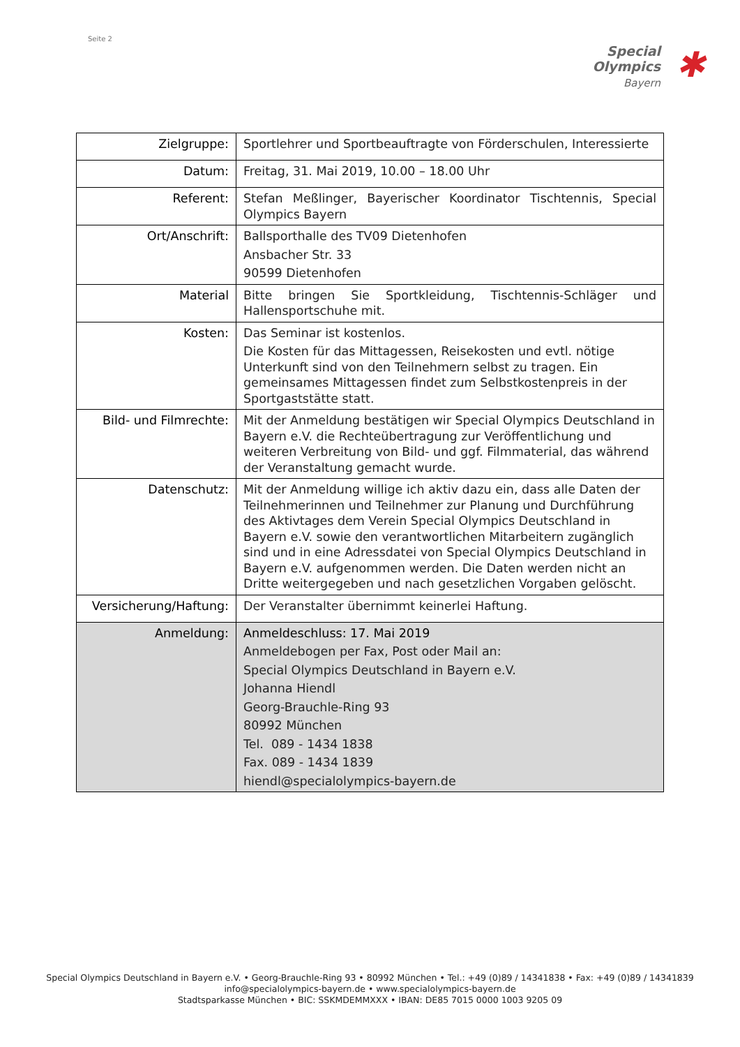Seite 2
Special
Olympics
Bayern
✱
| Zielgruppe: | Sportlehrer und Sportbeauftragte von Förderschulen, Interessierte |
| Datum: | Freitag, 31. Mai 2019, 10.00 – 18.00 Uhr |
| Referent: | Stefan Meßlinger , Bayerischer Koordinator Tischtennis, Special Olympics Bayern |
| Ort/Anschrift: | Ballsporthalle des TV09 Dietenhofen Ansbacher Str. 33 90599 Dietenhofen |
| Material | Bitte bringen Sie Sportkleidung, Tischtennis-Schläger und Hallensportschuhe mit. |
| Kosten: | Das Seminar ist kostenlos. Die Kosten für das Mittagessen, Reisekosten und evtl. nötige Unterkunft sind von den Teilnehmern selbst zu tragen. Ein gemeinsames Mittagessen findet zum Selbstkostenpreis in der Sportgaststätte statt. |
| Bild- und Filmrechte: | Mit der Anmeldung bestätigen wir Special Olympics Deutschland in Bayern e.V. die Rechteübertragung zur Veröffentlichung und weiteren Verbreitung von Bild- und ggf. Filmmaterial, das während der Veranstaltung gemacht wurde. |
| Datenschutz: | Mit der Anmeldung willige ich aktiv dazu ein, dass alle Daten der Teilnehmerinnen und Teilnehmer zur Planung und Durchführung des Aktivtages dem Verein Special Olympics Deutschland in Bayern e.V. sowie den verantwortlichen Mitarbeitern zugänglich sind und in eine Adressdatei von Special Olympics Deutschland in Bayern e.V. aufgenommen werden. Die Daten werden nicht an Dritte weitergegeben und nach gesetzlichen Vorgaben gelöscht. |
| Versicherung/Haftung: | Der Veranstalter übernimmt keinerlei Haftung. |
| Anmeldung: | Anmeldeschluss: 17. Mai 2019 Anmeldebogen per Fax, Post oder Mail an: Special Olympics Deutschland in Bayern e.V. Johanna Hiendl Georg-Brauchle-Ring 93 80992 München Tel. 089 - 1434 1838 Fax. 089 - 1434 1839 hiendl@specialolympics-bayern.de |
Special Olympics Deutschland in Bayern e.V. • Georg-Brauchle-Ring 93 • 80992 München • Tel.: +49 (0)89 / 14341838 • Fax: +49 (0)89 / 14341839
info@specialolympics-bayern.de • www.specialolympics-bayern.de
Stadtsparkasse München • BIC: SSKMDEMMXXX • IBAN: DE85 7015 0000 1003 9205 09